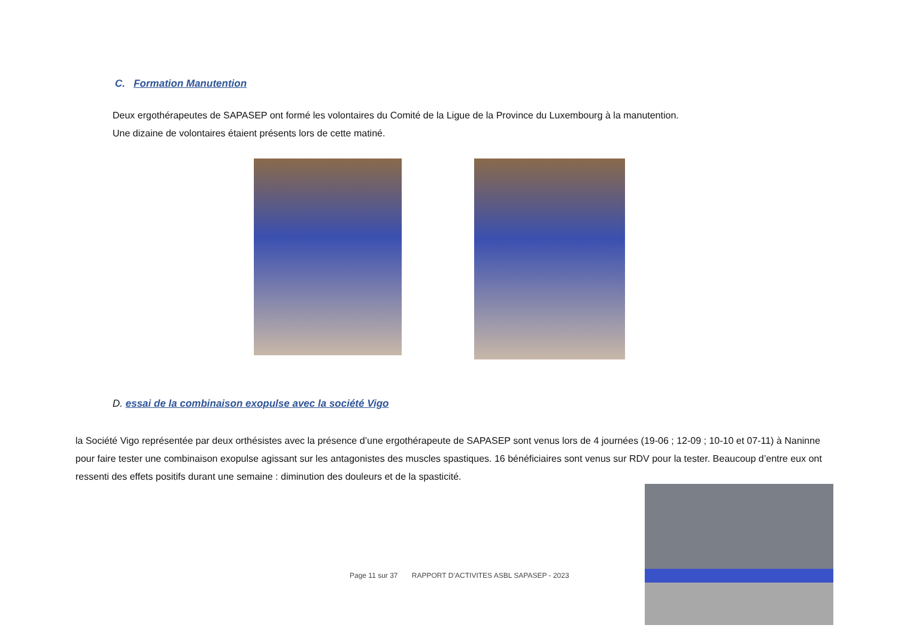C. Formation Manutention
Deux ergothérapeutes de SAPASEP ont formé les volontaires du Comité de la Ligue de la Province du Luxembourg à la manutention.
Une dizaine de volontaires étaient présents lors de cette matiné.
D. essai de la combinaison exopulse avec la société Vigo
la Société Vigo représentée par deux orthésistes avec la présence d’une ergothérapeute de SAPASEP sont venus lors de 4 journées (19-06 ; 12-09 ; 10-10 et 07-11) à Naninne pour faire tester une combinaison exopulse agissant sur les antagonistes des muscles spastiques. 16 bénéficiaires sont venus sur RDV pour la tester. Beaucoup d’entre eux ont ressenti des effets positifs durant une semaine : diminution des douleurs et de la spasticité.
Page 11 sur 37 RAPPORT D’ACTIVITES ASBL SAPASEP - 2023